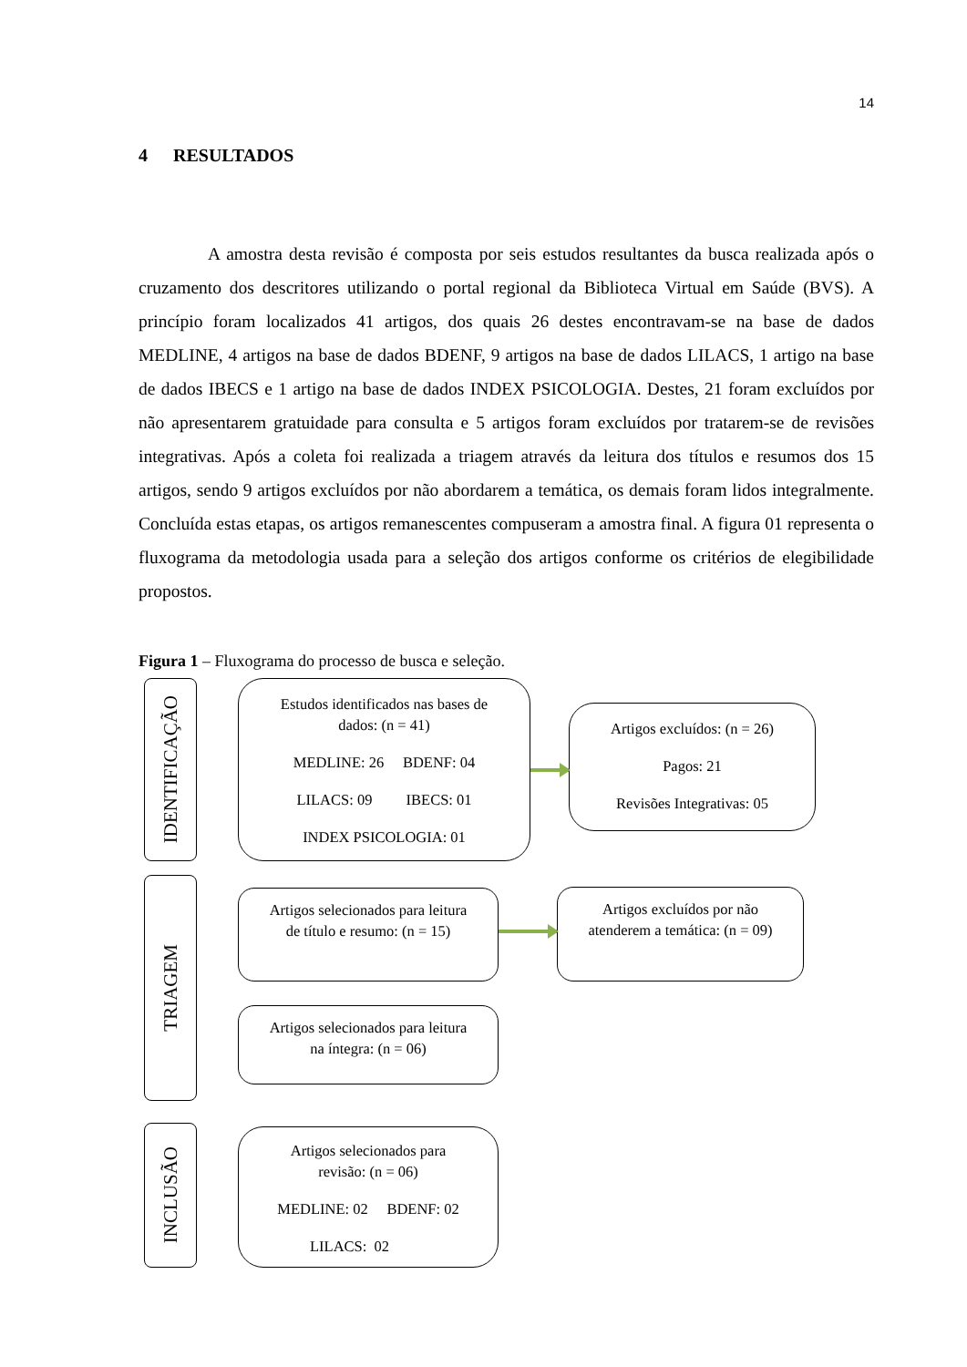14
4 RESULTADOS
A amostra desta revisão é composta por seis estudos resultantes da busca realizada após o cruzamento dos descritores utilizando o portal regional da Biblioteca Virtual em Saúde (BVS). A princípio foram localizados 41 artigos, dos quais 26 destes encontravam-se na base de dados MEDLINE, 4 artigos na base de dados BDENF, 9 artigos na base de dados LILACS, 1 artigo na base de dados IBECS e 1 artigo na base de dados INDEX PSICOLOGIA. Destes, 21 foram excluídos por não apresentarem gratuidade para consulta e 5 artigos foram excluídos por tratarem-se de revisões integrativas. Após a coleta foi realizada a triagem através da leitura dos títulos e resumos dos 15 artigos, sendo 9 artigos excluídos por não abordarem a temática, os demais foram lidos integralmente. Concluída estas etapas, os artigos remanescentes compuseram a amostra final. A figura 01 representa o fluxograma da metodologia usada para a seleção dos artigos conforme os critérios de elegibilidade propostos.
Figura 1 – Fluxograma do processo de busca e seleção.
IDENTIFICAÇÃO
Estudos identificados nas bases de
dados: (n = 41)
MEDLINE: 26 BDENF: 04
LILACS: 09 IBECS: 01
INDEX PSICOLOGIA: 01
Artigos excluídos: (n = 26)
Pagos: 21
Revisões Integrativas: 05
TRIAGEM
Artigos selecionados para leitura
de título e resumo: (n = 15)
Artigos selecionados para leitura
na íntegra: (n = 06)
Artigos excluídos por não
atenderem a temática: (n = 09)
INCLUSÃO
Artigos selecionados para
revisão: (n = 06)
MEDLINE: 02 BDENF: 02
LILACS: 02